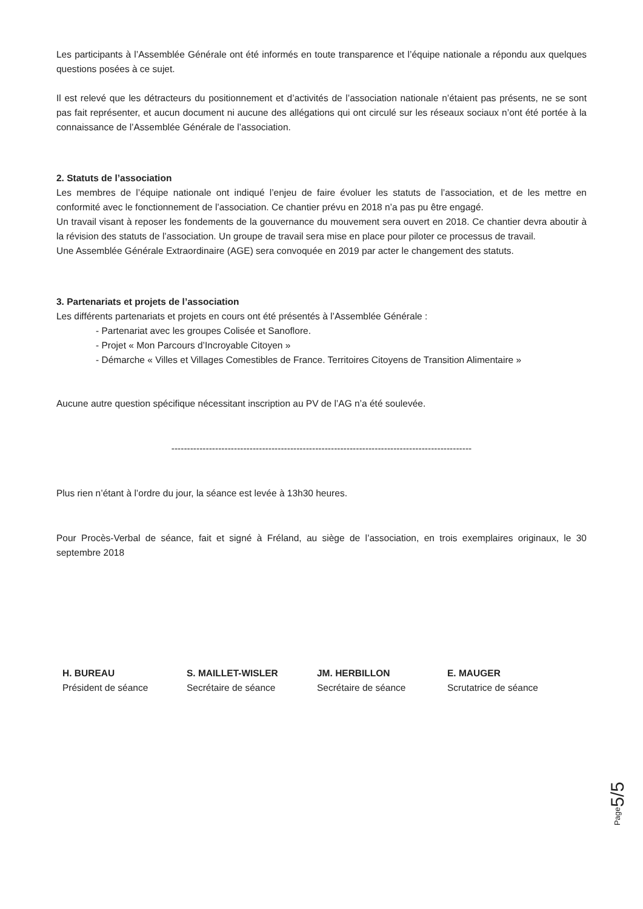Les participants à l’Assemblée Générale ont été informés en toute transparence et l’équipe nationale a répondu aux quelques questions posées à ce sujet.
Il est relevé que les détracteurs du positionnement et d’activités de l’association nationale n’étaient pas présents, ne se sont pas fait représenter, et aucun document ni aucune des allégations qui ont circulé sur les réseaux sociaux n’ont été portée à la connaissance de l’Assemblée Générale de l’association.
2. Statuts de l’association
Les membres de l’équipe nationale ont indiqué l’enjeu de faire évoluer les statuts de l’association, et de les mettre en conformité avec le fonctionnement de l’association. Ce chantier prévu en 2018 n’a pas pu être engagé.
Un travail visant à reposer les fondements de la gouvernance du mouvement sera ouvert en 2018. Ce chantier devra aboutir à la révision des statuts de l’association. Un groupe de travail sera mise en place pour piloter ce processus de travail.
Une Assemblée Générale Extraordinaire (AGE) sera convoquée en 2019 par acter le changement des statuts.
3. Partenariats et projets de l’association
Les différents partenariats et projets en cours ont été présentés à l’Assemblée Générale :
- Partenariat avec les groupes Colisée et Sanoflore.
- Projet « Mon Parcours d’Incroyable Citoyen »
- Démarche « Villes et Villages Comestibles de France. Territoires Citoyens de Transition Alimentaire »
Aucune autre question spécifique nécessitant inscription au PV de l’AG n’a été soulevée.
------------------------------------------------------------------------------------------------
Plus rien n’étant à l’ordre du jour, la séance est levée à 13h30 heures.
Pour Procès-Verbal de séance, fait et signé à Fréland, au siège de l’association, en trois exemplaires originaux, le 30 septembre 2018
H. BUREAU
Président de séance
S. MAILLET-WISLER
Secrétaire de séance
JM. HERBILLON
Secrétaire de séance
E. MAUGER
Scrutatrice de séance
Page5/5